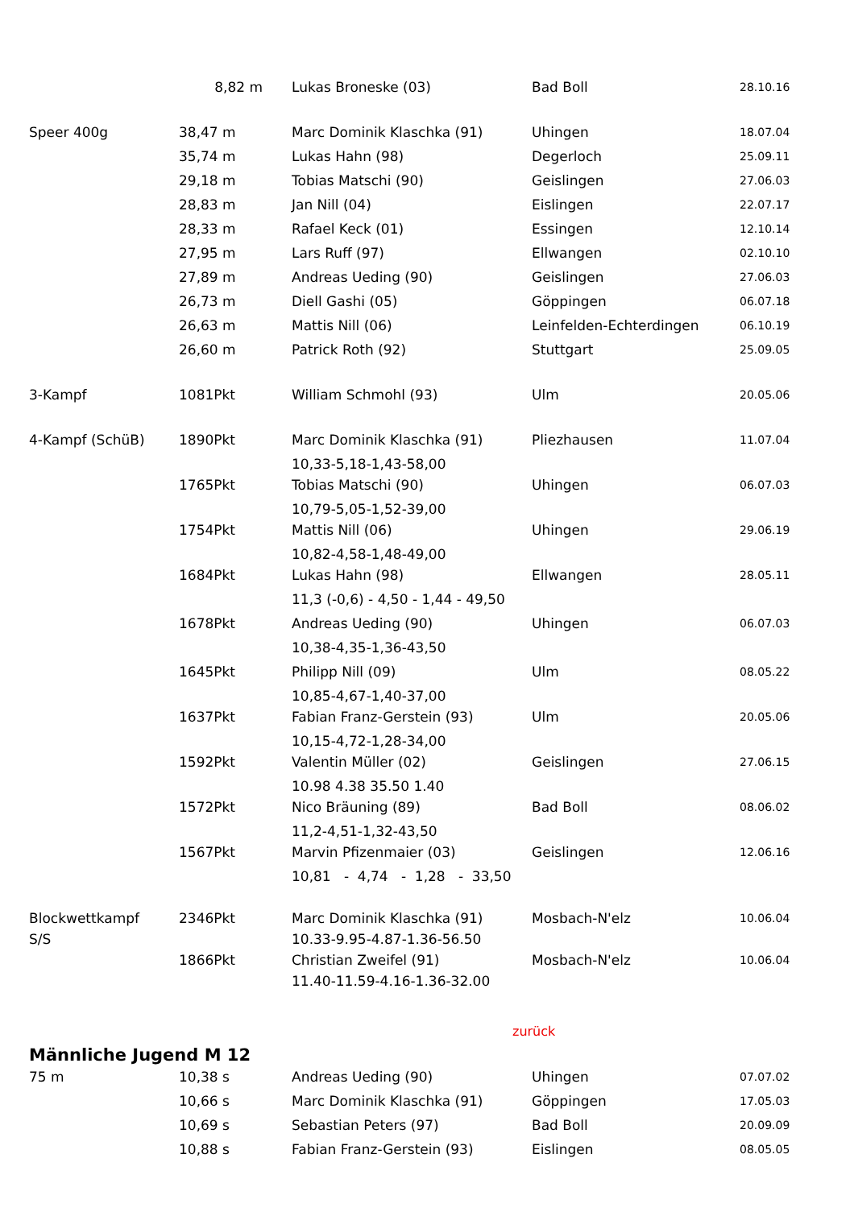| | 8,82 m | Lukas Broneske (03) | Bad Boll | 28.10.16 |
| Speer 400g | 38,47 m | Marc Dominik Klaschka (91) | Uhingen | 18.07.04 |
| | 35,74 m | Lukas Hahn (98) | Degerloch | 25.09.11 |
| | 29,18 m | Tobias Matschi (90) | Geislingen | 27.06.03 |
| | 28,83 m | Jan Nill (04) | Eislingen | 22.07.17 |
| | 28,33 m | Rafael Keck (01) | Essingen | 12.10.14 |
| | 27,95 m | Lars Ruff (97) | Ellwangen | 02.10.10 |
| | 27,89 m | Andreas Ueding (90) | Geislingen | 27.06.03 |
| | 26,73 m | Diell Gashi (05) | Göppingen | 06.07.18 |
| | 26,63 m | Mattis Nill (06) | Leinfelden-Echterdingen | 06.10.19 |
| | 26,60 m | Patrick Roth (92) | Stuttgart | 25.09.05 |
| 3-Kampf | 1081Pkt | William Schmohl (93) | Ulm | 20.05.06 |
| 4-Kampf (SchüB) | 1890Pkt | Marc Dominik Klaschka (91) | Pliezhausen | 11.07.04 |
| | | 10,33-5,18-1,43-58,00 | | |
| | 1765Pkt | Tobias Matschi (90) | Uhingen | 06.07.03 |
| | | 10,79-5,05-1,52-39,00 | | |
| | 1754Pkt | Mattis Nill (06) | Uhingen | 29.06.19 |
| | | 10,82-4,58-1,48-49,00 | | |
| | 1684Pkt | Lukas Hahn (98) | Ellwangen | 28.05.11 |
| | | 11,3 (-0,6) - 4,50 - 1,44 - 49,50 | | |
| | 1678Pkt | Andreas Ueding (90) | Uhingen | 06.07.03 |
| | | 10,38-4,35-1,36-43,50 | | |
| | 1645Pkt | Philipp Nill (09) | Ulm | 08.05.22 |
| | | 10,85-4,67-1,40-37,00 | | |
| | 1637Pkt | Fabian Franz-Gerstein (93) | Ulm | 20.05.06 |
| | | 10,15-4,72-1,28-34,00 | | |
| | 1592Pkt | Valentin Müller (02) | Geislingen | 27.06.15 |
| | | 10.98 4.38 35.50 1.40 | | |
| | 1572Pkt | Nico Bräuning (89) | Bad Boll | 08.06.02 |
| | | 11,2-4,51-1,32-43,50 | | |
| | 1567Pkt | Marvin Pfizenmaier (03) | Geislingen | 12.06.16 |
| | | 10,81 - 4,74 - 1,28 - 33,50 | | |
| Blockwettkampf S/S | 2346Pkt | Marc Dominik Klaschka (91) 10.33-9.95-4.87-1.36-56.50 | Mosbach-N'elz | 10.06.04 |
| | 1866Pkt | Christian Zweifel (91) 11.40-11.59-4.16-1.36-32.00 | Mosbach-N'elz | 10.06.04 |
zurück
Männliche Jugend M 12
| 75 m | 10,38 s | Andreas Ueding (90) | Uhingen | 07.07.02 |
| | 10,66 s | Marc Dominik Klaschka (91) | Göppingen | 17.05.03 |
| | 10,69 s | Sebastian Peters (97) | Bad Boll | 20.09.09 |
| | 10,88 s | Fabian Franz-Gerstein (93) | Eislingen | 08.05.05 |